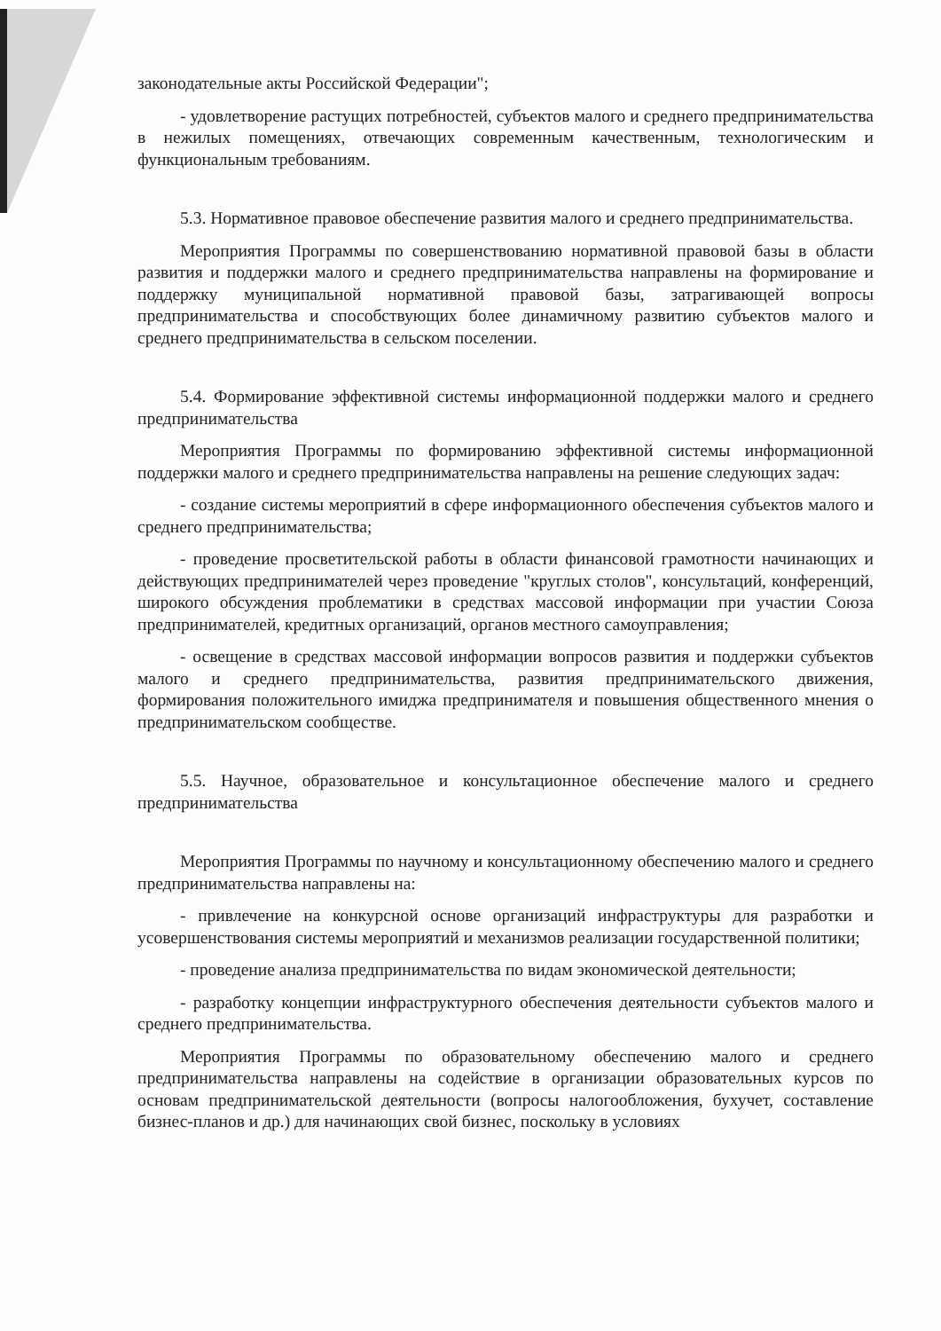законодательные акты Российской Федерации";
- удовлетворение растущих потребностей, субъектов малого и среднего предпринимательства в нежилых помещениях, отвечающих современным качественным, технологическим и функциональным требованиям.
5.3. Нормативное правовое обеспечение развития малого и среднего предпринимательства.
Мероприятия Программы по совершенствованию нормативной правовой базы в области развития и поддержки малого и среднего предпринимательства направлены на формирование и поддержку муниципальной нормативной правовой базы, затрагивающей вопросы предпринимательства и способствующих более динамичному развитию субъектов малого и среднего предпринимательства в сельском поселении.
5.4. Формирование эффективной системы информационной поддержки малого и среднего предпринимательства
Мероприятия Программы по формированию эффективной системы информационной поддержки малого и среднего предпринимательства направлены на решение следующих задач:
- создание системы мероприятий в сфере информационного обеспечения субъектов малого и среднего предпринимательства;
- проведение просветительской работы в области финансовой грамотности начинающих и действующих предпринимателей через проведение "круглых столов", консультаций, конференций, широкого обсуждения проблематики в средствах массовой информации при участии Союза предпринимателей, кредитных организаций, органов местного самоуправления;
- освещение в средствах массовой информации вопросов развития и поддержки субъектов малого и среднего предпринимательства, развития предпринимательского движения, формирования положительного имиджа предпринимателя и повышения общественного мнения о предпринимательском сообществе.
5.5. Научное, образовательное и консультационное обеспечение малого и среднего предпринимательства
Мероприятия Программы по научному и консультационному обеспечению малого и среднего предпринимательства направлены на:
- привлечение на конкурсной основе организаций инфраструктуры для разработки и усовершенствования системы мероприятий и механизмов реализации государственной политики;
- проведение анализа предпринимательства по видам экономической деятельности;
- разработку концепции инфраструктурного обеспечения деятельности субъектов малого и среднего предпринимательства.
Мероприятия Программы по образовательному обеспечению малого и среднего предпринимательства направлены на содействие в организации образовательных курсов по основам предпринимательской деятельности (вопросы налогообложения, бухучет, составление бизнес-планов и др.) для начинающих свой бизнес, поскольку в условиях